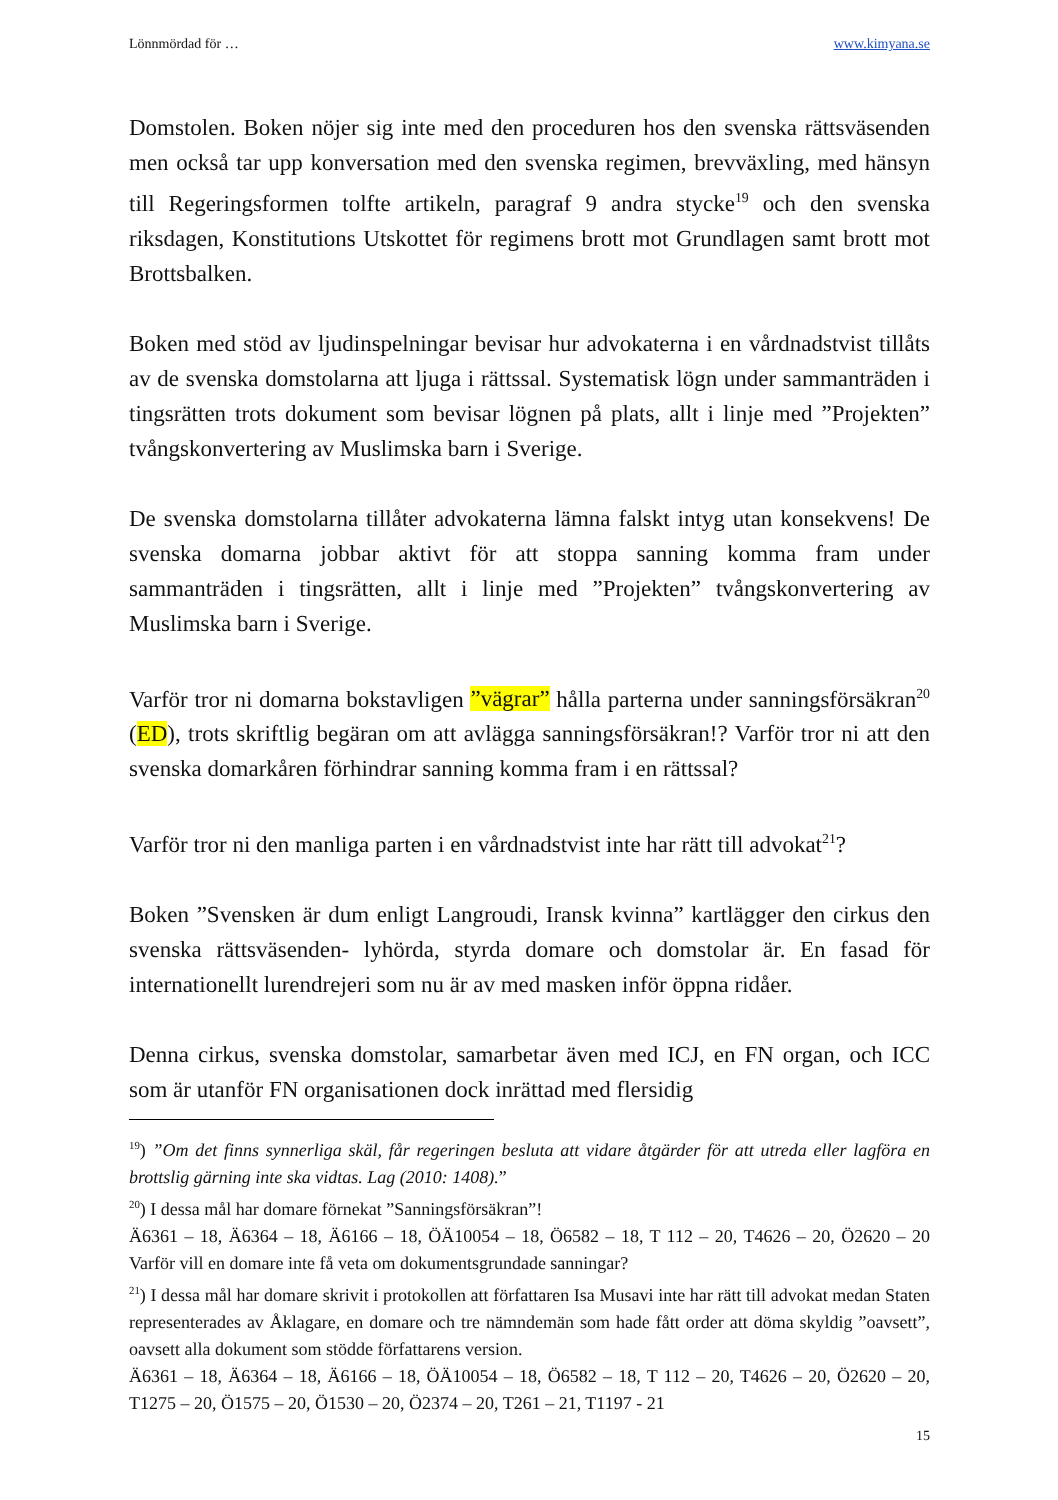Lönnmördad för … www.kimyana.se
Domstolen. Boken nöjer sig inte med den proceduren hos den svenska rättsväsenden men också tar upp konversation med den svenska regimen, brevväxling, med hänsyn till Regeringsformen tolfte artikeln, paragraf 9 andra stycke<sup>19</sup> och den svenska riksdagen, Konstitutions Utskottet för regimens brott mot Grundlagen samt brott mot Brottsbalken.
Boken med stöd av ljudinspelningar bevisar hur advokaterna i en vårdnadstvist tillåts av de svenska domstolarna att ljuga i rättssal. Systematisk lögn under sammanträden i tingsrätten trots dokument som bevisar lögnen på plats, allt i linje med ”Projekten” tvångskonvertering av Muslimska barn i Sverige.
De svenska domstolarna tillåter advokaterna lämna falskt intyg utan konsekvens! De svenska domarna jobbar aktivt för att stoppa sanning komma fram under sammanträden i tingsrätten, allt i linje med ”Projekten” tvångskonvertering av Muslimska barn i Sverige.
Varför tror ni domarna bokstavligen ”vägrar” hålla parterna under sanningsförsäkran<sup>20</sup> (ED), trots skriftlig begäran om att avlägga sanningsförsäkran!? Varför tror ni att den svenska domarkåren förhindrar sanning komma fram i en rättssal?
Varför tror ni den manliga parten i en vårdnadstvist inte har rätt till advokat<sup>21</sup>?
Boken ”Svensken är dum enligt Langroudi, Iransk kvinna” kartlägger den cirkus den svenska rättsväsenden- lyhörda, styrda domare och domstolar är. En fasad för internationellt lurendrejeri som nu är av med masken inför öppna ridåer.
Denna cirkus, svenska domstolar, samarbetar även med ICJ, en FN organ, och ICC som är utanför FN organisationen dock inrättad med flersidig
<sup>19</sup>) ”Om det finns synnerliga skäl, får regeringen besluta att vidare åtgärder för att utreda eller lagföra en brottslig gärning inte ska vidtas. Lag (2010: 1408).”
<sup>20</sup>) I dessa mål har domare förnekat ”Sanningsförsäkran”!
Ä6361 – 18, Ä6364 – 18, Ä6166 – 18, ÖÄ10054 – 18, Ö6582 – 18, T 112 – 20, T4626 – 20, Ö2620 – 20 Varför vill en domare inte få veta om dokumentsgrundade sanningar?
<sup>21</sup>) I dessa mål har domare skrivit i protokollen att författaren Isa Musavi inte har rätt till advokat medan Staten representerades av Åklagare, en domare och tre nämndemän som hade fått order att döma skyldig ”oavsett”, oavsett alla dokument som stödde författarens version.
Ä6361 – 18, Ä6364 – 18, Ä6166 – 18, ÖÄ10054 – 18, Ö6582 – 18, T 112 – 20, T4626 – 20, Ö2620 – 20, T1275 – 20, Ö1575 – 20, Ö1530 – 20, Ö2374 – 20, T261 – 21, T1197 - 21
15